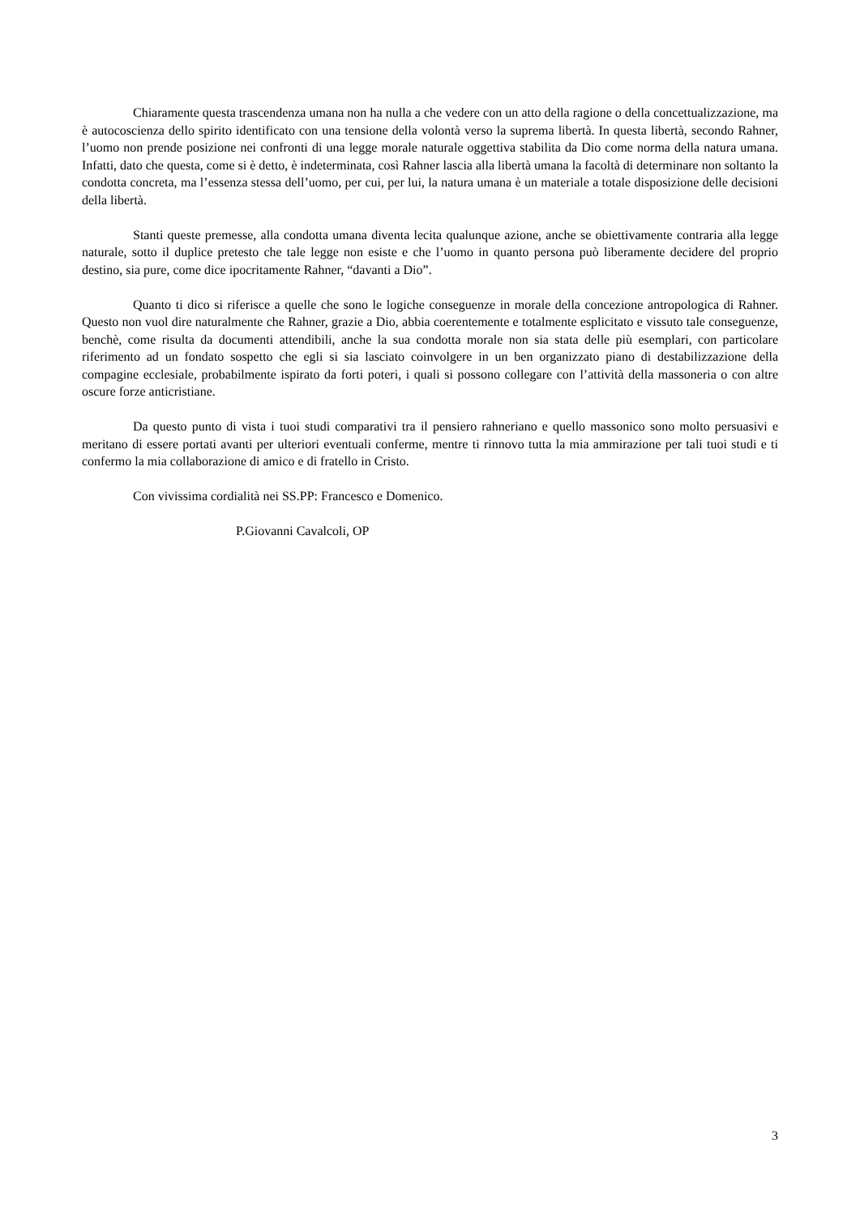Chiaramente questa trascendenza umana non ha nulla a che vedere con un atto della ragione o della concettualizzazione, ma è autocoscienza dello spirito identificato con una tensione della volontà verso la suprema libertà. In questa libertà, secondo Rahner, l’uomo non prende posizione nei confronti di una legge morale naturale oggettiva stabilita da Dio come norma della natura umana. Infatti, dato che questa, come si è detto, è indeterminata, così Rahner lascia alla libertà umana la facoltà di determinare non soltanto la condotta concreta, ma l’essenza stessa dell’uomo, per cui, per lui, la natura umana è un materiale a totale disposizione delle decisioni della libertà.
Stanti queste premesse, alla condotta umana diventa lecita qualunque azione, anche se obiettivamente contraria alla legge naturale, sotto il duplice pretesto che tale legge non esiste e che l’uomo in quanto persona può liberamente decidere del proprio destino, sia pure, come dice ipocritamente Rahner, “davanti a Dio”.
Quanto ti dico si riferisce a quelle che sono le logiche conseguenze in morale della concezione antropologica di Rahner. Questo non vuol dire naturalmente che Rahner, grazie a Dio, abbia coerentemente e totalmente esplicitato e vissuto tale conseguenze, benchè, come risulta da documenti attendibili, anche la sua condotta morale non sia stata delle più esemplari, con particolare riferimento ad un fondato sospetto che egli si sia lasciato coinvolgere in un ben organizzato piano di destabilizzazione della compagine ecclesiale, probabilmente ispirato da forti poteri, i quali si possono collegare con l’attività della massoneria o con altre oscure forze anticristiane.
Da questo punto di vista i tuoi studi comparativi tra il pensiero rahneriano e quello massonico sono molto persuasivi e meritano di essere portati avanti per ulteriori eventuali conferme, mentre ti rinnovo tutta la mia ammirazione per tali tuoi studi e ti confermo la mia collaborazione di amico e di fratello in Cristo.
Con vivissima cordialità nei SS.PP: Francesco e Domenico.
P.Giovanni Cavalcoli, OP
3